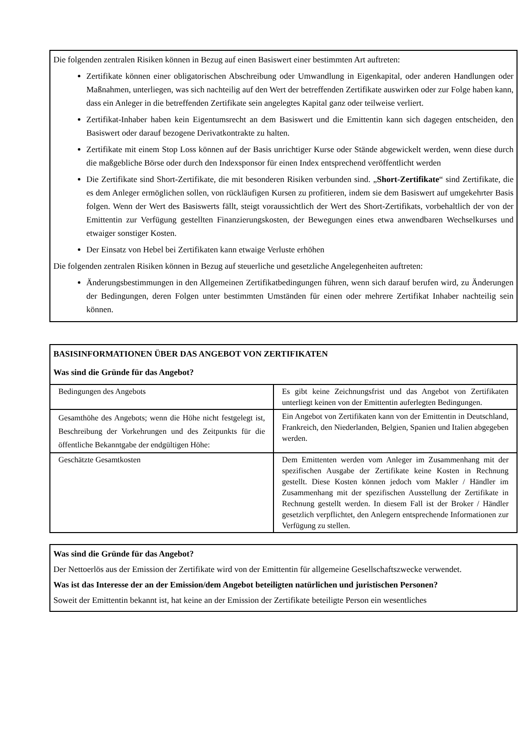Die folgenden zentralen Risiken können in Bezug auf einen Basiswert einer bestimmten Art auftreten:
Zertifikate können einer obligatorischen Abschreibung oder Umwandlung in Eigenkapital, oder anderen Handlungen oder Maßnahmen, unterliegen, was sich nachteilig auf den Wert der betreffenden Zertifikate auswirken oder zur Folge haben kann, dass ein Anleger in die betreffenden Zertifikate sein angelegtes Kapital ganz oder teilweise verliert.
Zertifikat-Inhaber haben kein Eigentumsrecht an dem Basiswert und die Emittentin kann sich dagegen entscheiden, den Basiswert oder darauf bezogene Derivatkontrakte zu halten.
Zertifikate mit einem Stop Loss können auf der Basis unrichtiger Kurse oder Stände abgewickelt werden, wenn diese durch die maßgebliche Börse oder durch den Indexsponsor für einen Index entsprechend veröffentlicht werden
Die Zertifikate sind Short-Zertifikate, die mit besonderen Risiken verbunden sind. „Short-Zertifikate“ sind Zertifikate, die es dem Anleger ermöglichen sollen, von rückläufigen Kursen zu profitieren, indem sie dem Basiswert auf umgekehrter Basis folgen. Wenn der Wert des Basiswerts fällt, steigt voraussichtlich der Wert des Short-Zertifikats, vorbehaltlich der von der Emittentin zur Verfügung gestellten Finanzierungskosten, der Bewegungen eines etwa anwendbaren Wechselkurses und etwaiger sonstiger Kosten.
Der Einsatz von Hebel bei Zertifikaten kann etwaige Verluste erhöhen
Die folgenden zentralen Risiken können in Bezug auf steuerliche und gesetzliche Angelegenheiten auftreten:
Änderungsbestimmungen in den Allgemeinen Zertifikatbedingungen führen, wenn sich darauf berufen wird, zu Änderungen der Bedingungen, deren Folgen unter bestimmten Umständen für einen oder mehrere Zertifikat Inhaber nachteilig sein können.
BASISINFORMATIONEN ÜBER DAS ANGEBOT VON ZERTIFIKATEN
Was sind die Gründe für das Angebot?
| Bedingungen des Angebots | Es gibt keine Zeichnungsfrist und das Angebot von Zertifikaten unterliegt keinen von der Emittentin auferlegten Bedingungen. |
| Gesamthöhe des Angebots; wenn die Höhe nicht festgelegt ist, Beschreibung der Vorkehrungen und des Zeitpunkts für die öffentliche Bekanntgabe der endgültigen Höhe: | Ein Angebot von Zertifikaten kann von der Emittentin in Deutschland, Frankreich, den Niederlanden, Belgien, Spanien und Italien abgegeben werden. |
| Geschätzte Gesamtkosten | Dem Emittenten werden vom Anleger im Zusammenhang mit der spezifischen Ausgabe der Zertifikate keine Kosten in Rechnung gestellt. Diese Kosten können jedoch vom Makler / Händler im Zusammenhang mit der spezifischen Ausstellung der Zertifikate in Rechnung gestellt werden. In diesem Fall ist der Broker / Händler gesetzlich verpflichtet, den Anlegern entsprechende Informationen zur Verfügung zu stellen. |
Was sind die Gründe für das Angebot?
Der Nettoerlös aus der Emission der Zertifikate wird von der Emittentin für allgemeine Gesellschaftszwecke verwendet.
Was ist das Interesse der an der Emission/dem Angebot beteiligten natürlichen und juristischen Personen?
Soweit der Emittentin bekannt ist, hat keine an der Emission der Zertifikate beteiligte Person ein wesentliches